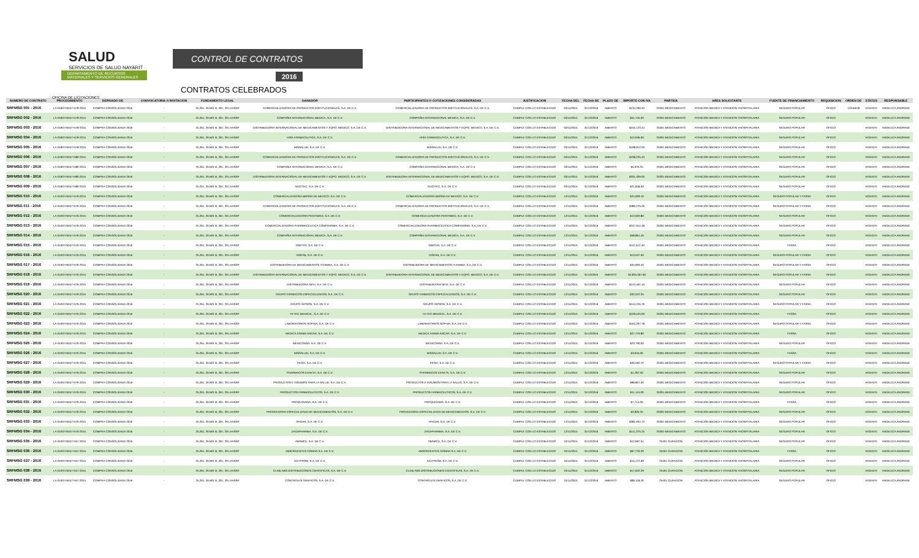SALUD
SERVICIOS DE SALUD NAYARIT
DEPARTAMENTO DE RECURSOS MATERIALES Y SERVICIOS GENERALES
CONTROL DE CONTRATOS
2016
CONTRATOS CELEBRADOS
OFICINA DE LICITACIONES
| NUMERO DE CONTRATO | PROCEDIMIENTO | DERIVADO DE | CONVOCATORIA O INVITACION | FUNDAMENTO LEGAL | GANADOR | PARTICIPANTES O COTIZACIONES CONSIDERADAS | JUSTIFICACION | FECHA DEL | FECHA DE | PLAZO DE | IMPORTE CON IVA | PARTIDA | AREA SOLICITANTE | FUENTE DE FINANCIAMIENTO | REQUISICION | ORDEN DE | STATUS | RESPONSABLE |
| --- | --- | --- | --- | --- | --- | --- | --- | --- | --- | --- | --- | --- | --- | --- | --- | --- | --- | --- |
| SRFMSG 001 - 2016 | LA-018GYN047-N78-2015 | COMPRA CONSOLIDADA 2016 | - | 25,261, 26 BIS III, 28 I, 29 LAASSP | COMERCIALIZADORA DE PRODUCTOS INSTITUCIONALES, S.A. DE C.V. | COMERCIALIZADORA DE PRODUCTOS INSTITUCIONALES, S.A. DE C.V. | CUMPLE CON LO ESTABLECIDO | 03/11/2015 | 31/12/2016 | ABIERTO | $134,290.40 | 25301 MEDICAMENTO | ATENCION MEDICA Y ATENCION YHOSPITALARIA | SEGURO POPULAR | OFICIO | 12345678 | VIGENTE | ANGELICA ANDRADE |
| SRFMSG 002 - 2016 | LA-018GYN047-N78-2015 | COMPRA CONSOLIDADA 2016 | - | 25,261, 26 BIS III, 28 I, 29 LAASSP | COMPAÑIA INTERNACIONAL MEDICA, S.A. DE C.V. | COMPAÑIA INTERNACIONAL MEDICA, S.A. DE C.V. | CUMPLE CON LO ESTABLECIDO | 03/11/2015 | 31/12/2016 | ABIERTO | $51,745.00 | 25301 MEDICAMENTO | ATENCION MEDICA Y ATENCION YHOSPITALARIA | SEGURO POPULAR | OFICIO | | VIGENTE | ANGELICA ANDRADE |
| SRFMSG 003 - 2016 | LA-018GYN047-N78-2015 | COMPRA CONSOLIDADA 2016 | - | 25,261, 26 BIS III, 28 I, 29 LAASSP | DISTRIBUIDORA INTERNACIONAL DE MEDICAMENTOS Y EQPO. MEDICO, S.A. DE C.V. | DISTRIBUIDORA INTERNACIONAL DE MEDICAMENTOS Y EQPO. MEDICO, S.A. DE C.V. | CUMPLE CON LO ESTABLECIDO | 03/11/2015 | 31/12/2016 | ABIERTO | $245,123.44 | 25301 MEDICAMENTO | ATENCION MEDICA Y ATENCION YHOSPITALARIA | SEGURO POPULAR | OFICIO | | VIGENTE | ANGELICA ANDRADE |
| SRFMSG 004 - 2016 | LA-018GYN047-N78-2015 | COMPRA CONSOLIDADA 2016 | - | 25,261, 26 BIS III, 28 I, 29 LAASSP | HISA FARMACEUTICA, S.A. DE C.V. | HISA FARMACEUTICA, S.A. DE C.V. | CUMPLE CON LO ESTABLECIDO | 03/11/2015 | 31/12/2016 | ABIERTO | $12,636.00 | 25301 MEDICAMENTO | ATENCION MEDICA Y ATENCION YHOSPITALARIA | SEGURO POPULAR | OFICIO | | VIGENTE | ANGELICA ANDRADE |
| SRFMSG 005 - 2016 | LA-018GYN047-N78-2015 | COMPRA CONSOLIDADA 2016 | - | 25,261, 26 BIS III, 28 I, 29 LAASSP | MISSALUD, S.A. DE C.V. | MISSALUD, S.A. DE C.V. | CUMPLE CON LO ESTABLECIDO | 03/11/2015 | 31/12/2016 | ABIERTO | $198,912.00 | 25301 MEDICAMENTO | ATENCION MEDICA Y ATENCION YHOSPITALARIA | SEGURO POPULAR | OFICIO | | VIGENTE | ANGELICA ANDRADE |
| SRFMSG 006 - 2016 | LA-018GYN047-N80-2015 | COMPRA CONSOLIDADA 2016 | - | 25,261, 26 BIS III, 28 I, 29 LAASSP | COMERCIALIZADORA DE PRODUCTOS INSTITUCIONALES, S.A. DE C.V. | COMERCIALIZADORA DE PRODUCTOS INSTITUCIONALES, S.A. DE C.V. | CUMPLE CON LO ESTABLECIDO | 03/11/2015 | 31/12/2016 | ABIERTO | $238,225.40 | 25301 MEDICAMENTO | ATENCION MEDICA Y ATENCION YHOSPITALARIA | SEGURO POPULAR | OFICIO | | VIGENTE | ANGELICA ANDRADE |
| SRFMSG 007 - 2016 | LA-018GYN047-N80-2015 | COMPRA CONSOLIDADA 2016 | - | 25,261, 26 BIS III, 28 I, 29 LAASSP | COMPAÑIA INTERNACIONAL MEDICA, S.A. DE C.V. | COMPAÑIA INTERNACIONAL MEDICA, S.A. DE C.V. | CUMPLE CON LO ESTABLECIDO | 03/11/2015 | 31/12/2016 | ABIERTO | $5,970.25 | 25301 MEDICAMENTO | ATENCION MEDICA Y ATENCION YHOSPITALARIA | SEGURO POPULAR | OFICIO | | VIGENTE | ANGELICA ANDRADE |
| SRFMSG 008 - 2016 | LA-018GYN047-N80-2015 | COMPRA CONSOLIDADA 2016 | - | 25,261, 26 BIS III, 28 I, 29 LAASSP | DISTRIBUIDORA INTERNACIONAL DE MEDICAMENTOS Y EQPO. MEDICO, S.A. DE C.V. | DISTRIBUIDORA INTERNACIONAL DE MEDICAMENTOS Y EQPO. MEDICO, S.A. DE C.V. | CUMPLE CON LO ESTABLECIDO | 03/11/2015 | 31/12/2016 | ABIERTO | $331,329.00 | 25301 MEDICAMENTO | ATENCION MEDICA Y ATENCION YHOSPITALARIA | SEGURO POPULAR | OFICIO | | VIGENTE | ANGELICA ANDRADE |
| SRFMSG 009 - 2016 | LA-018GYN047-N80-2015 | COMPRA CONSOLIDADA 2016 | - | 25,261, 26 BIS III, 28 I, 29 LAASSP | NUCITEC, S.A. DE C.V. | NUCITEC, S.A. DE C.V. | CUMPLE CON LO ESTABLECIDO | 03/11/2015 | 31/12/2016 | ABIERTO | $21,848.00 | 25301 MEDICAMENTO | ATENCION MEDICA Y ATENCION YHOSPITALARIA | SEGURO POPULAR | OFICIO | | VIGENTE | ANGELICA ANDRADE |
| SRFMSG 010 - 2016 | LA-019GYN047-N76-2015 | COMPRA CONSOLIDADA 2016 | - | 25,261, 26 BIS III, 28 I, 29 LAASSP | COMERCIALIZADORA BRISSA DE MEXICO, S.A. DE C.V. | COMERCIALIZADORA BRISSA DE MEXICO, S.A. DE C.V. | CUMPLE CON LO ESTABLECIDO | 12/11/2015 | 31/12/2016 | ABIERTO | $24,929.10 | 25301 MEDICAMENTO | ATENCION MEDICA Y ATENCION YHOSPITALARIA | SEGURO POPULAR Y FASSA | OFICIO | | VIGENTE | ANGELICA ANDRADE |
| SRFMSG 011 - 2016 | LA-019GYN047-N76-2015 | COMPRA CONSOLIDADA 2016 | - | 25,261, 26 BIS III, 28 I, 29 LAASSP | COMERCIALIZADORA DE PRODUCTOS INSTITUCIONALES, S.A. DE C.V. | COMERCIALIZADORA DE PRODUCTOS INSTITUCIONALES, S.A. DE C.V. | CUMPLE CON LO ESTABLECIDO | 12/11/2015 | 31/12/2016 | ABIERTO | $386,275.26 | 25301 MEDICAMENTO | ATENCION MEDICA Y ATENCION YHOSPITALARIA | SEGURO POPULAR Y FASSA | OFICIO | | VIGENTE | ANGELICA ANDRADE |
| SRFMSG 012 - 2016 | LA-019GYN047-N76-2015 | COMPRA CONSOLIDADA 2016 | - | 25,261, 26 BIS III, 28 I, 29 LAASSP | COMERCIALIZADORA PENTAMED, S.A. DE C.V. | COMERCIALIZADORA PENTAMED, S.A. DE C.V. | CUMPLE CON LO ESTABLECIDO | 12/11/2015 | 31/12/2016 | ABIERTO | $12,620.80 | 25301 MEDICAMENTO | ATENCION MEDICA Y ATENCION YHOSPITALARIA | SEGURO POPULAR | OFICIO | | VIGENTE | ANGELICA ANDRADE |
| SRFMSG 013 - 2016 | LA-019GYN047-N76-2015 | COMPRA CONSOLIDADA 2016 | - | 25,261, 26 BIS III, 28 I, 29 LAASSP | COMERCIALIZADORA PHARMACEUTICA COMPHARMA, S.A. DE C.V. | COMERCIALIZADORA PHARMACEUTICA COMPHARMA, S.A. DE C.V. | CUMPLE CON LO ESTABLECIDO | 12/11/2015 | 31/12/2016 | ABIERTO | $247,914.48 | 25301 MEDICAMENTO | ATENCION MEDICA Y ATENCION YHOSPITALARIA | SEGURO POPULAR | OFICIO | | VIGENTE | ANGELICA ANDRADE |
| SRFMSG 014 - 2016 | LA-019GYN047-N76-2015 | COMPRA CONSOLIDADA 2016 | - | 25,261, 26 BIS III, 28 I, 29 LAASSP | COMPAÑIA INTERNACIONAL MEDICA, S.A. DE C.V. | COMPAÑIA INTERNACIONAL MEDICA, S.A. DE C.V. | CUMPLE CON LO ESTABLECIDO | 12/11/2015 | 31/12/2016 | ABIERTO | $58,861.40 | 25301 MEDICAMENTO | ATENCION MEDICA Y ATENCION YHOSPITALARIA | SEGURO POPULAR | OFICIO | | VIGENTE | ANGELICA ANDRADE |
| SRFMSG 015 - 2016 | LA-019GYN047-N76-2015 | COMPRA CONSOLIDADA 2016 | - | 25,261, 26 BIS III, 28 I, 29 LAASSP | DIBITER, S.A. DE C.V. | DIBITER, S.A. DE C.V. | CUMPLE CON LO ESTABLECIDO | 12/11/2015 | 31/12/2016 | ABIERTO | $112,512.40 | 25301 MEDICAMENTO | ATENCION MEDICA Y ATENCION YHOSPITALARIA | FASSA | OFICIO | | VIGENTE | ANGELICA ANDRADE |
| SRFMSG 016 - 2016 | LA-019GYN047-N76-2015 | COMPRA CONSOLIDADA 2016 | - | 25,261, 26 BIS III, 28 I, 29 LAASSP | DISFAB, S.A. DE C.V. | DISFAB, S.A. DE C.V. | CUMPLE CON LO ESTABLECIDO | 12/11/2015 | 31/12/2016 | ABIERTO | $13,537.50 | 25301 MEDICAMENTO | ATENCION MEDICA Y ATENCION YHOSPITALARIA | SEGURO POPULAR Y FASSA | OFICIO | | VIGENTE | ANGELICA ANDRADE |
| SRFMSG 017 - 2016 | LA-019GYN047-N76-2015 | COMPRA CONSOLIDADA 2016 | - | 25,261, 26 BIS III, 28 I, 29 LAASSP | DISTRIBUIDORA DE MEDICAMENTOS ITZAMNA, S.A. DE C.V. | DISTRIBUIDORA DE MEDICAMENTOS ITZAMNA, S.A. DE C.V. | CUMPLE CON LO ESTABLECIDO | 12/11/2015 | 31/12/2016 | ABIERTO | $34,993.40 | 25301 MEDICAMENTO | ATENCION MEDICA Y ATENCION YHOSPITALARIA | SEGURO POPULAR Y FASSA | OFICIO | | VIGENTE | ANGELICA ANDRADE |
| SRFMSG 018 - 2016 | LA-019GYN047-N76-2015 | COMPRA CONSOLIDADA 2016 | - | 25,261, 26 BIS III, 28 I, 29 LAASSP | DISTRIBUIDORA INTERNACIONAL DE MEDICAMENTOS Y EQPO. MEDICO, S.A. DE C.V. | DISTRIBUIDORA INTERNACIONAL DE MEDICAMENTOS Y EQPO. MEDICO, S.A. DE C.V. | CUMPLE CON LO ESTABLECIDO | 12/11/2015 | 31/12/2016 | ABIERTO | $2,835,307.60 | 25301 MEDICAMENTO | ATENCION MEDICA Y ATENCION YHOSPITALARIA | SEGURO POPULAR Y FASSA | OFICIO | | VIGENTE | ANGELICA ANDRADE |
| SRFMSG 019 - 2016 | LA-019GYN047-N76-2015 | COMPRA CONSOLIDADA 2016 | - | 25,261, 26 BIS III, 28 I, 29 LAASSP | DISTRIBUIDORA SEVI, S.A. DE C.V. | DISTRIBUIDORA SEVI, S.A. DE C.V. | CUMPLE CON LO ESTABLECIDO | 12/11/2015 | 31/12/2016 | ABIERTO | $143,461.10 | 25301 MEDICAMENTO | ATENCION MEDICA Y ATENCION YHOSPITALARIA | SEGURO POPULAR | OFICIO | | VIGENTE | ANGELICA ANDRADE |
| SRFMSG 020 - 2016 | LA-019GYN047-N76-2015 | COMPRA CONSOLIDADA 2016 | - | 25,261, 26 BIS III, 28 I, 29 LAASSP | GRUPO FARMACOS ESPECIALIZADOS, S.A. DE C.V. | GRUPO FARMACOS ESPECIALIZADOS, S.A. DE C.V. | CUMPLE CON LO ESTABLECIDO | 12/11/2015 | 31/12/2016 | ABIERTO | $32,522.25 | 25301 MEDICAMENTO | ATENCION MEDICA Y ATENCION YHOSPITALARIA | SEGURO POPULAR | OFICIO | | VIGENTE | ANGELICA ANDRADE |
| SRFMSG 021 - 2016 | LA-019GYN047-N76-2015 | COMPRA CONSOLIDADA 2016 | - | 25,261, 26 BIS III, 28 I, 29 LAASSP | GRUPO GIPSON, S.A. DE C.V. | GRUPO GIPSON, S.A. DE C.V. | CUMPLE CON LO ESTABLECIDO | 12/11/2015 | 31/12/2016 | ABIERTO | $144,245.76 | 25301 MEDICAMENTO | ATENCION MEDICA Y ATENCION YHOSPITALARIA | SEGURO POPULAR Y FASSA | OFICIO | | VIGENTE | ANGELICA ANDRADE |
| SRFMSG 022 - 2016 | LA-019GYN047-N76-2015 | COMPRA CONSOLIDADA 2016 | - | 25,261, 26 BIS III, 28 I, 29 LAASSP | HI-TEC MEDICAL, S.A. DE C.V. | HI-TEC MEDICAL, S.A. DE C.V. | CUMPLE CON LO ESTABLECIDO | 12/11/2015 | 31/12/2016 | ABIERTO | $109,525.00 | 25301 MEDICAMENTO | ATENCION MEDICA Y ATENCION YHOSPITALARIA | FASSA | OFICIO | | VIGENTE | ANGELICA ANDRADE |
| SRFMSG 023 - 2016 | LA-019GYN047-N76-2015 | COMPRA CONSOLIDADA 2016 | - | 25,261, 26 BIS III, 28 I, 29 LAASSP | LABORATORIOS SOPHIA, S.A. DE C.V. | LABORATORIOS SOPHIA, S.A. DE C.V. | CUMPLE CON LO ESTABLECIDO | 12/11/2015 | 31/12/2016 | ABIERTO | $162,207.78 | 25301 MEDICAMENTO | ATENCION MEDICA Y ATENCION YHOSPITALARIA | SEGURO POPULAR Y FASSA | OFICIO | | VIGENTE | ANGELICA ANDRADE |
| SRFMSG 024 - 2016 | LA-019GYN047-N76-2015 | COMPRA CONSOLIDADA 2016 | - | 25,261, 26 BIS III, 28 I, 29 LAASSP | MEDICA FARMA ARCAR, S.A. DE C.V. | MEDICA FARMA ARCAR, S.A. DE C.V. | CUMPLE CON LO ESTABLECIDO | 12/11/2015 | 31/12/2016 | ABIERTO | $27,779.80 | 25301 MEDICAMENTO | ATENCION MEDICA Y ATENCION YHOSPITALARIA | FASSA | OFICIO | | VIGENTE | ANGELICA ANDRADE |
| SRFMSG 025 - 2016 | LA-019GYN047-N76-2015 | COMPRA CONSOLIDADA 2016 | - | 25,261, 26 BIS III, 28 I, 29 LAASSP | MEDICONSA, S.A. DE C.V. | MEDICONSA, S.A. DE C.V. | CUMPLE CON LO ESTABLECIDO | 12/11/2015 | 31/12/2016 | ABIERTO | $23,790.00 | 25301 MEDICAMENTO | ATENCION MEDICA Y ATENCION YHOSPITALARIA | SEGURO POPULAR | OFICIO | | VIGENTE | ANGELICA ANDRADE |
| SRFMSG 026 - 2016 | LA-019GYN047-N76-2015 | COMPRA CONSOLIDADA 2016 | - | 25,261, 26 BIS III, 28 I, 29 LAASSP | MISSALUD, S.A. DE C.V. | MISSALUD, S.A. DE C.V. | CUMPLE CON LO ESTABLECIDO | 12/11/2015 | 31/12/2016 | ABIERTO | $3,645.00 | 25301 MEDICAMENTO | ATENCION MEDICA Y ATENCION YHOSPITALARIA | FASSA | OFICIO | | VIGENTE | ANGELICA ANDRADE |
| SRFMSG 027 - 2016 | LA-019GYN047-N76-2015 | COMPRA CONSOLIDADA 2016 | - | 25,261, 26 BIS III, 28 I, 29 LAASSP | PEGO, S.A. DE C.V. | PEGO, S.A. DE C.V. | CUMPLE CON LO ESTABLECIDO | 12/11/2015 | 31/12/2016 | ABIERTO | $26,592.70 | 25301 MEDICAMENTO | ATENCION MEDICA Y ATENCION YHOSPITALARIA | SEGURO POPULAR Y FASSA | OFICIO | | VIGENTE | ANGELICA ANDRADE |
| SRFMSG 028 - 2016 | LA-019GYN047-N76-2015 | COMPRA CONSOLIDADA 2016 | - | 25,261, 26 BIS III, 28 I, 29 LAASSP | PHARMACOS EXAKTA, S.A. DE C.V. | PHARMACOS EXAKTA, S.A. DE C.V. | CUMPLE CON LO ESTABLECIDO | 12/11/2015 | 31/12/2016 | ABIERTO | $1,787.50 | 25301 MEDICAMENTO | ATENCION MEDICA Y ATENCION YHOSPITALARIA | SEGURO POPULAR | OFICIO | | VIGENTE | ANGELICA ANDRADE |
| SRFMSG 029 - 2016 | LA-019GYN047-N76-2015 | COMPRA CONSOLIDADA 2016 | - | 25,261, 26 BIS III, 28 I, 29 LAASSP | PRODUCTOS E INSUMOS PARA LA SALUD, S.A. DE C.V. | PRODUCTOS E INSUMOS PARA LA SALUD, S.A. DE C.V. | CUMPLE CON LO ESTABLECIDO | 12/11/2015 | 31/12/2016 | ABIERTO | $98,807.50 | 25301 MEDICAMENTO | ATENCION MEDICA Y ATENCION YHOSPITALARIA | SEGURO POPULAR | OFICIO | | VIGENTE | ANGELICA ANDRADE |
| SRFMSG 030 - 2016 | LA-019GYN047-N76-2015 | COMPRA CONSOLIDADA 2016 | - | 25,261, 26 BIS III, 28 I, 29 LAASSP | PRODUCTOS FARMACEUTICOS, S.A. DE C.V. | PRODUCTOS FARMACEUTICOS, S.A. DE C.V. | CUMPLE CON LO ESTABLECIDO | 12/11/2015 | 31/12/2016 | ABIERTO | $11,115.00 | 25301 MEDICAMENTO | ATENCION MEDICA Y ATENCION YHOSPITALARIA | SEGURO POPULAR | OFICIO | | VIGENTE | ANGELICA ANDRADE |
| SRFMSG 031 - 2016 | LA-019GYN047-N76-2015 | COMPRA CONSOLIDADA 2016 | - | 25,261, 26 BIS III, 28 I, 29 LAASSP | PROQUIGAMA, S.A. DE C.V. | PROQUIGAMA, S.A. DE C.V. | CUMPLE CON LO ESTABLECIDO | 12/11/2015 | 31/12/2016 | ABIERTO | $7,714.00 | 25301 MEDICAMENTO | ATENCION MEDICA Y ATENCION YHOSPITALARIA | FASSA | OFICIO | | VIGENTE | ANGELICA ANDRADE |
| SRFMSG 032 - 2016 | LA-019GYN047-N76-2015 | COMPRA CONSOLIDADA 2016 | - | 25,261, 26 BIS III, 28 I, 29 LAASSP | PROVEEDORA ESPECIALIZADA DE MEDICAMENTOS, S.A. DE C.V. | PROVEEDORA ESPECIALIZADA DE MEDICAMENTOS, S.A. DE C.V. | CUMPLE CON LO ESTABLECIDO | 12/11/2015 | 31/12/2016 | ABIERTO | $2,826.25 | 25301 MEDICAMENTO | ATENCION MEDICA Y ATENCION YHOSPITALARIA | SEGURO POPULAR | OFICIO | | VIGENTE | ANGELICA ANDRADE |
| SRFMSG 033 - 2016 | LA-019GYN047-N76-2015 | COMPRA CONSOLIDADA 2016 | - | 25,261, 26 BIS III, 28 I, 29 LAASSP | RAGAR, S.A. DE C.V. | RAGAR, S.A. DE C.V. | CUMPLE CON LO ESTABLECIDO | 12/11/2015 | 31/12/2016 | ABIERTO | $381,924.72 | 25301 MEDICAMENTO | ATENCION MEDICA Y ATENCION YHOSPITALARIA | SEGURO POPULAR | OFICIO | | VIGENTE | ANGELICA ANDRADE |
| SRFMSG 034 - 2016 | LA-019GYN047-N76-2015 | COMPRA CONSOLIDADA 2016 | - | 25,261, 26 BIS III, 28 I, 29 LAASSP | ZAGAPHARMA, S.A. DE C.V. | ZAGAPHARMA, S.A. DE C.V. | CUMPLE CON LO ESTABLECIDO | 12/11/2015 | 31/12/2016 | ABIERTO | $141,375.25 | 25301 MEDICAMENTO | ATENCION MEDICA Y ATENCION YHOSPITALARIA | SEGURO POPULAR | OFICIO | | VIGENTE | ANGELICA ANDRADE |
| SRFMSG 035 - 2016 | LA-019GYN047-N57-2015 | COMPRA CONSOLIDADA 2016 | - | 25,261, 26 BIS III, 28 I, 29 LAASSP | ABAMCU, S.A. DE C.V. | ABAMCU, S.A. DE C.V. | CUMPLE CON LO ESTABLECIDO | 24/11/2015 | 31/12/2016 | ABIERTO | $12,697.51 | 25401 CURACION | ATENCION MEDICA Y ATENCION YHOSPITALARIA | SEGURO POPULAR | OFICIO | | VIGENTE | ANGELICA ANDRADE |
| SRFMSG 036 - 2016 | LA-019GYN047-N57-2015 | COMPRA CONSOLIDADA 2016 | - | 25,261, 26 BIS III, 28 I, 29 LAASSP | ABSORVENTES GOMAR S.A. DE C.V. | ABSORVENTES GOMAR S.A. DE C.V. | CUMPLE CON LO ESTABLECIDO | 24/11/2015 | 31/12/2016 | ABIERTO | $67,733.20 | 25401 CURACION | ATENCION MEDICA Y ATENCION YHOSPITALARIA | FASSA | OFICIO | | VIGENTE | ANGELICA ANDRADE |
| SRFMSG 037 - 2016 | LA-019GYN047-N57-2015 | COMPRA CONSOLIDADA 2016 | - | 25,261, 26 BIS III, 28 I, 29 LAASSP | AGYPROM, S.A. DE C.V. | AGYPROM, S.A. DE C.V. | CUMPLE CON LO ESTABLECIDO | 24/11/2015 | 31/12/2016 | ABIERTO | $15,172.99 | 25401 CURACION | ATENCION MEDICA Y ATENCION YHOSPITALARIA | SEGURO POPULAR | OFICIO | | VIGENTE | ANGELICA ANDRADE |
| SRFMSG 038 - 2016 | LA-019GYN047-N57-2015 | COMPRA CONSOLIDADA 2016 | - | 25,261, 26 BIS III, 28 I, 29 LAASSP | CLINILABS DISTRIBUCIONES CIENTIFICAS, S.A. DE C.V. | CLINILABS DISTRIBUCIONES CIENTIFICAS, S.A. DE C.V. | CUMPLE CON LO ESTABLECIDO | 24/11/2015 | 31/12/2016 | ABIERTO | $17,602.29 | 25401 CURACION | ATENCION MEDICA Y ATENCION YHOSPITALARIA | SEGURO POPULAR | OFICIO | | VIGENTE | ANGELICA ANDRADE |
| SRFMSG 039 - 2016 | LA-019GYN047-N57-2015 | COMPRA CONSOLIDADA 2016 | - | 25,261, 26 BIS III, 28 I, 29 LAASSP | CONTROLES GRAFICOS, S.A. DE C.V. | CONTROLES GRAFICOS, S.A. DE C.V. | CUMPLE CON LO ESTABLECIDO | 24/11/2015 | 31/12/2016 | ABIERTO | $86,118.40 | 25401 CURACION | ATENCION MEDICA Y ATENCION YHOSPITALARIA | SEGURO POPULAR | OFICIO | | VIGENTE | ANGELICA ANDRADE |